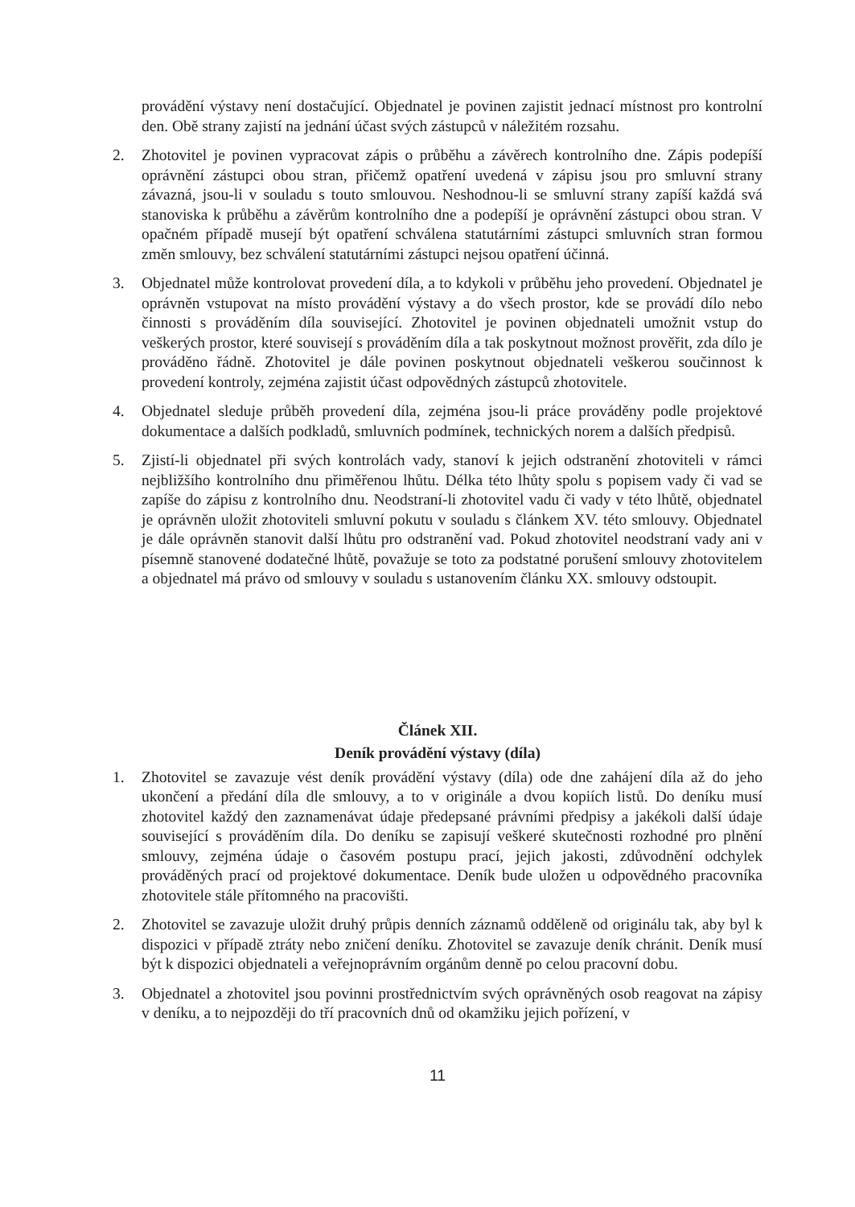provádění výstavy není dostačující. Objednatel je povinen zajistit jednací místnost pro kontrolní den. Obě strany zajistí na jednání účast svých zástupců v náležitém rozsahu.
2. Zhotovitel je povinen vypracovat zápis o průběhu a závěrech kontrolního dne. Zápis podepíší oprávnění zástupci obou stran, přičemž opatření uvedená v zápisu jsou pro smluvní strany závazná, jsou-li v souladu s touto smlouvou. Neshodnou-li se smluvní strany zapíší každá svá stanoviska k průběhu a závěrům kontrolního dne a podepíší je oprávnění zástupci obou stran. V opačném případě musejí být opatření schválena statutárními zástupci smluvních stran formou změn smlouvy, bez schválení statutárními zástupci nejsou opatření účinná.
3. Objednatel může kontrolovat provedení díla, a to kdykoli v průběhu jeho provedení. Objednatel je oprávněn vstupovat na místo provádění výstavy a do všech prostor, kde se provádí dílo nebo činnosti s prováděním díla související. Zhotovitel je povinen objednateli umožnit vstup do veškerých prostor, které souvisejí s prováděním díla a tak poskytnout možnost prověřit, zda dílo je prováděno řádně. Zhotovitel je dále povinen poskytnout objednateli veškerou součinnost k provedení kontroly, zejména zajistit účast odpovědných zástupců zhotovitele.
4. Objednatel sleduje průběh provedení díla, zejména jsou-li práce prováděny podle projektové dokumentace a dalších podkladů, smluvních podmínek, technických norem a dalších předpisů.
5. Zjistí-li objednatel při svých kontrolách vady, stanoví k jejich odstranění zhotoviteli v rámci nejbližšího kontrolního dnu přiměřenou lhůtu. Délka této lhůty spolu s popisem vady či vad se zapíše do zápisu z kontrolního dnu. Neodstraní-li zhotovitel vadu či vady v této lhůtě, objednatel je oprávněn uložit zhotoviteli smluvní pokutu v souladu s článkem XV. této smlouvy. Objednatel je dále oprávněn stanovit další lhůtu pro odstranění vad. Pokud zhotovitel neodstraní vady ani v písemně stanovené dodatečné lhůtě, považuje se toto za podstatné porušení smlouvy zhotovitelem a objednatel má právo od smlouvy v souladu s ustanovením článku XX. smlouvy odstoupit.
Článek XII.
Deník provádění výstavy (díla)
1. Zhotovitel se zavazuje vést deník provádění výstavy (díla) ode dne zahájení díla až do jeho ukončení a předání díla dle smlouvy, a to v originále a dvou kopiích listů. Do deníku musí zhotovitel každý den zaznamenávat údaje předepsané právními předpisy a jakékoli další údaje související s prováděním díla. Do deníku se zapisují veškeré skutečnosti rozhodné pro plnění smlouvy, zejména údaje o časovém postupu prací, jejich jakosti, zdůvodnění odchylek prováděných prací od projektové dokumentace. Deník bude uložen u odpovědného pracovníka zhotovitele stále přítomného na pracovišti.
2. Zhotovitel se zavazuje uložit druhý průpis denních záznamů odděleně od originálu tak, aby byl k dispozici v případě ztráty nebo zničení deníku. Zhotovitel se zavazuje deník chránit. Deník musí být k dispozici objednateli a veřejnoprávním orgánům denně po celou pracovní dobu.
3. Objednatel a zhotovitel jsou povinni prostřednictvím svých oprávněných osob reagovat na zápisy v deníku, a to nejpozději do tří pracovních dnů od okamžiku jejich pořízení, v
11